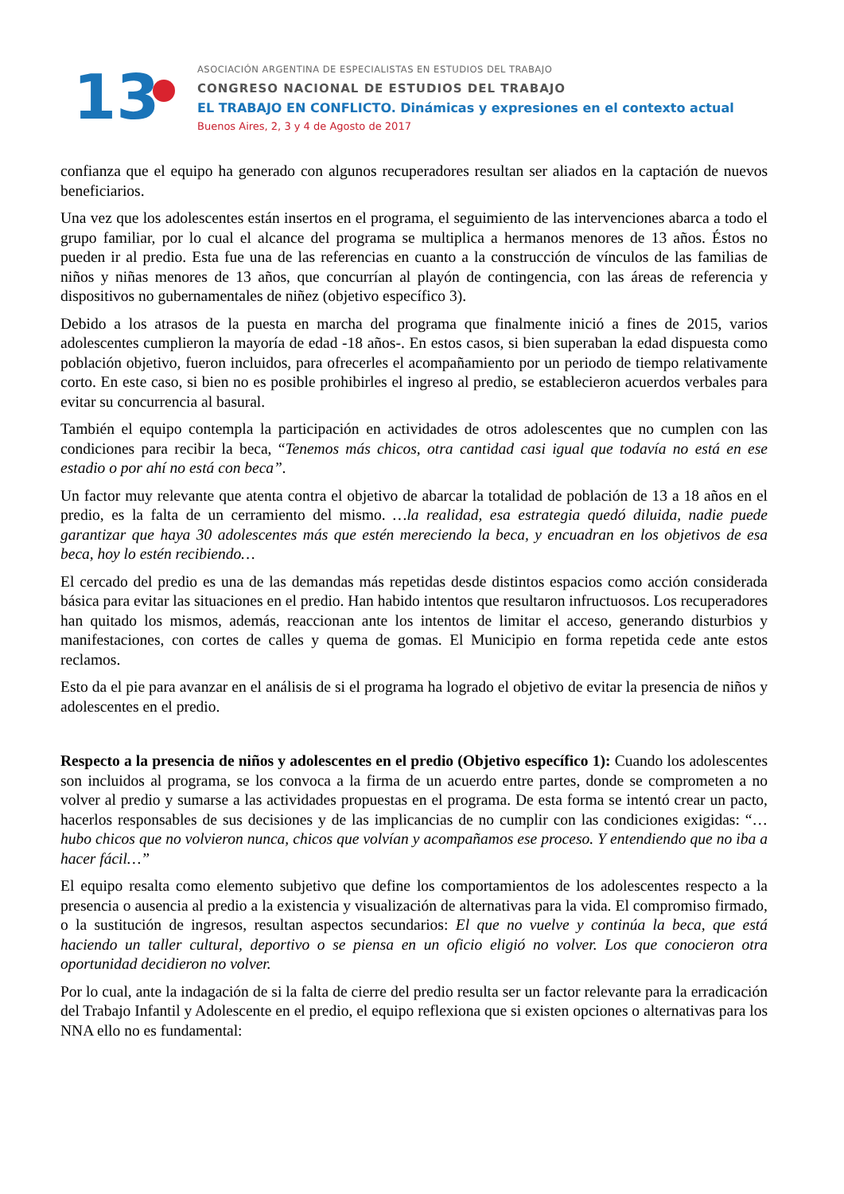13
ASOCIACIÓN ARGENTINA DE ESPECIALISTAS EN ESTUDIOS DEL TRABAJO
CONGRESO NACIONAL DE ESTUDIOS DEL TRABAJO
EL TRABAJO EN CONFLICTO. Dinámicas y expresiones en el contexto actual
Buenos Aires, 2, 3 y 4 de Agosto de 2017
confianza que el equipo ha generado con algunos recuperadores resultan ser aliados en la captación de nuevos beneficiarios.
Una vez que los adolescentes están insertos en el programa, el seguimiento de las intervenciones abarca a todo el grupo familiar, por lo cual el alcance del programa se multiplica a hermanos menores de 13 años. Éstos no pueden ir al predio. Esta fue una de las referencias en cuanto a la construcción de vínculos de las familias de niños y niñas menores de 13 años, que concurrían al playón de contingencia, con las áreas de referencia y dispositivos no gubernamentales de niñez (objetivo específico 3).
Debido a los atrasos de la puesta en marcha del programa que finalmente inició a fines de 2015, varios adolescentes cumplieron la mayoría de edad -18 años-. En estos casos, si bien superaban la edad dispuesta como población objetivo, fueron incluidos, para ofrecerles el acompañamiento por un periodo de tiempo relativamente corto. En este caso, si bien no es posible prohibirles el ingreso al predio, se establecieron acuerdos verbales para evitar su concurrencia al basural.
También el equipo contempla la participación en actividades de otros adolescentes que no cumplen con las condiciones para recibir la beca, “Tenemos más chicos, otra cantidad casi igual que todavía no está en ese estadio o por ahí no está con beca”.
Un factor muy relevante que atenta contra el objetivo de abarcar la totalidad de población de 13 a 18 años en el predio, es la falta de un cerramiento del mismo. …la realidad, esa estrategia quedó diluida, nadie puede garantizar que haya 30 adolescentes más que estén mereciendo la beca, y encuadran en los objetivos de esa beca, hoy lo estén recibiendo…
El cercado del predio es una de las demandas más repetidas desde distintos espacios como acción considerada básica para evitar las situaciones en el predio. Han habido intentos que resultaron infructuosos. Los recuperadores han quitado los mismos, además, reaccionan ante los intentos de limitar el acceso, generando disturbios y manifestaciones, con cortes de calles y quema de gomas. El Municipio en forma repetida cede ante estos reclamos.
Esto da el pie para avanzar en el análisis de si el programa ha logrado el objetivo de evitar la presencia de niños y adolescentes en el predio.
Respecto a la presencia de niños y adolescentes en el predio (Objetivo específico 1): Cuando los adolescentes son incluidos al programa, se los convoca a la firma de un acuerdo entre partes, donde se comprometen a no volver al predio y sumarse a las actividades propuestas en el programa. De esta forma se intentó crear un pacto, hacerlos responsables de sus decisiones y de las implicancias de no cumplir con las condiciones exigidas: “…hubo chicos que no volvieron nunca, chicos que volvían y acompañamos ese proceso. Y entendiendo que no iba a hacer fácil…”
El equipo resalta como elemento subjetivo que define los comportamientos de los adolescentes respecto a la presencia o ausencia al predio a la existencia y visualización de alternativas para la vida. El compromiso firmado, o la sustitución de ingresos, resultan aspectos secundarios: El que no vuelve y continúa la beca, que está haciendo un taller cultural, deportivo o se piensa en un oficio eligió no volver. Los que conocieron otra oportunidad decidieron no volver.
Por lo cual, ante la indagación de si la falta de cierre del predio resulta ser un factor relevante para la erradicación del Trabajo Infantil y Adolescente en el predio, el equipo reflexiona que si existen opciones o alternativas para los NNA ello no es fundamental: